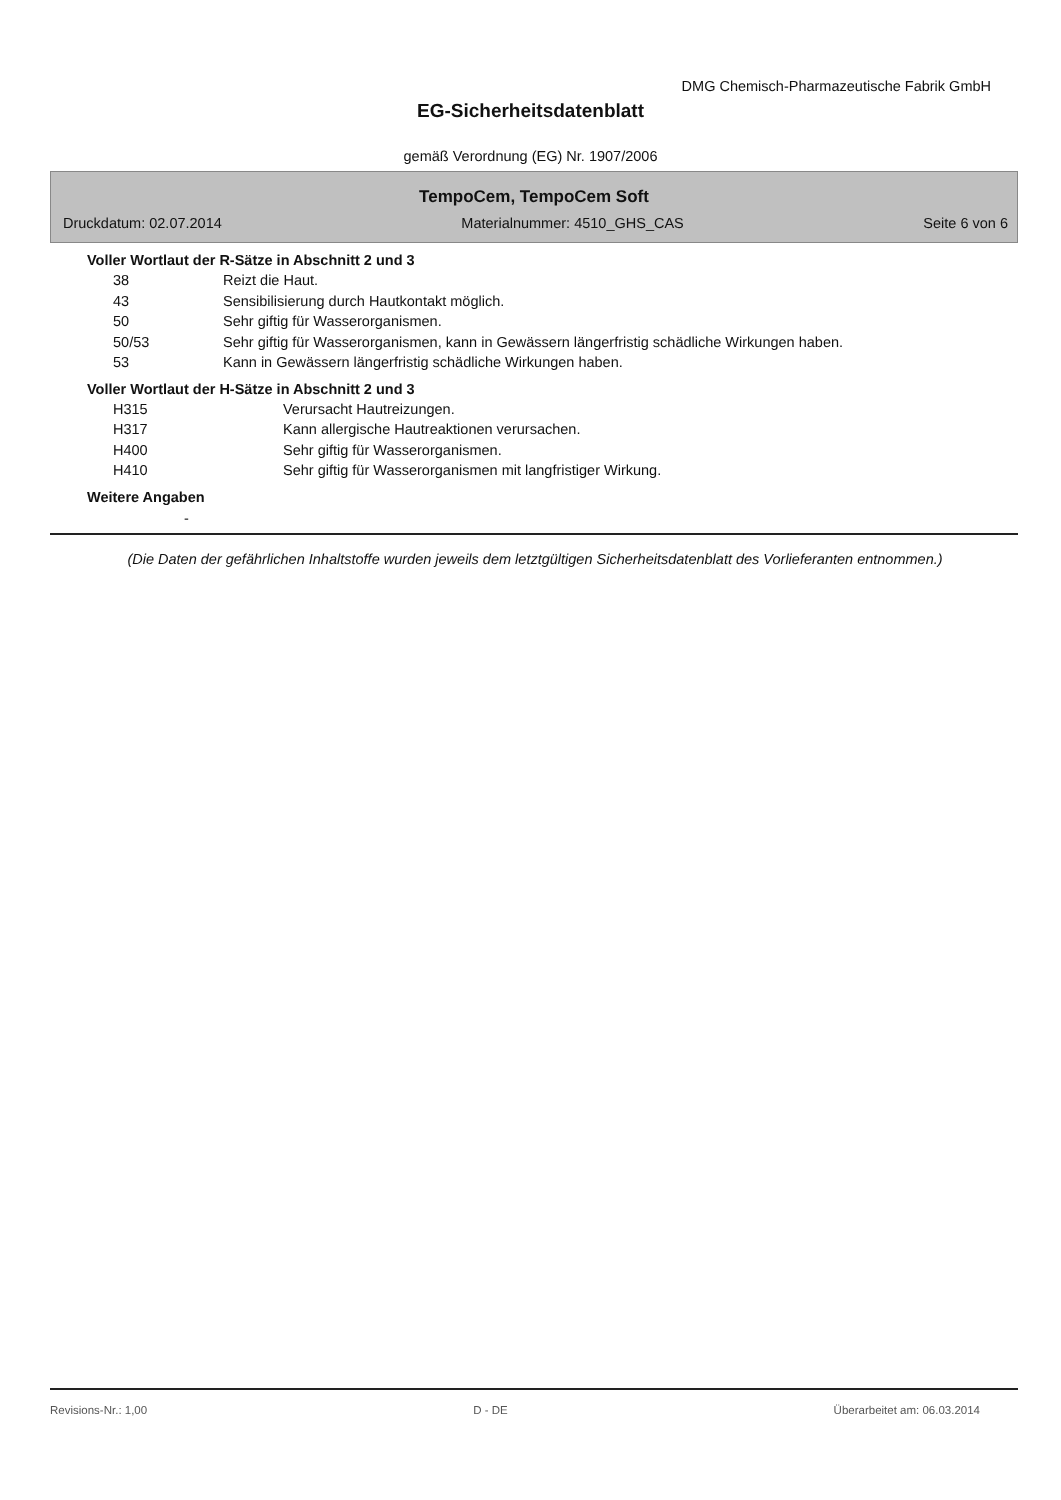DMG Chemisch-Pharmazeutische Fabrik GmbH
EG-Sicherheitsdatenblatt
gemäß Verordnung (EG) Nr. 1907/2006
TempoCem, TempoCem Soft
Druckdatum: 02.07.2014 Materialnummer: 4510_GHS_CAS Seite 6 von 6
Voller Wortlaut der R-Sätze in Abschnitt 2 und 3
| 38 | Reizt die Haut. |
| 43 | Sensibilisierung durch Hautkontakt möglich. |
| 50 | Sehr giftig für Wasserorganismen. |
| 50/53 | Sehr giftig für Wasserorganismen, kann in Gewässern längerfristig schädliche Wirkungen haben. |
| 53 | Kann in Gewässern längerfristig schädliche Wirkungen haben. |
Voller Wortlaut der H-Sätze in Abschnitt 2 und 3
| H315 | Verursacht Hautreizungen. |
| H317 | Kann allergische Hautreaktionen verursachen. |
| H400 | Sehr giftig für Wasserorganismen. |
| H410 | Sehr giftig für Wasserorganismen mit langfristiger Wirkung. |
Weitere Angaben
-
(Die Daten der gefährlichen Inhaltstoffe wurden jeweils dem letztgültigen Sicherheitsdatenblatt des Vorlieferanten entnommen.)
Revisions-Nr.: 1,00 D - DE Überarbeitet am: 06.03.2014